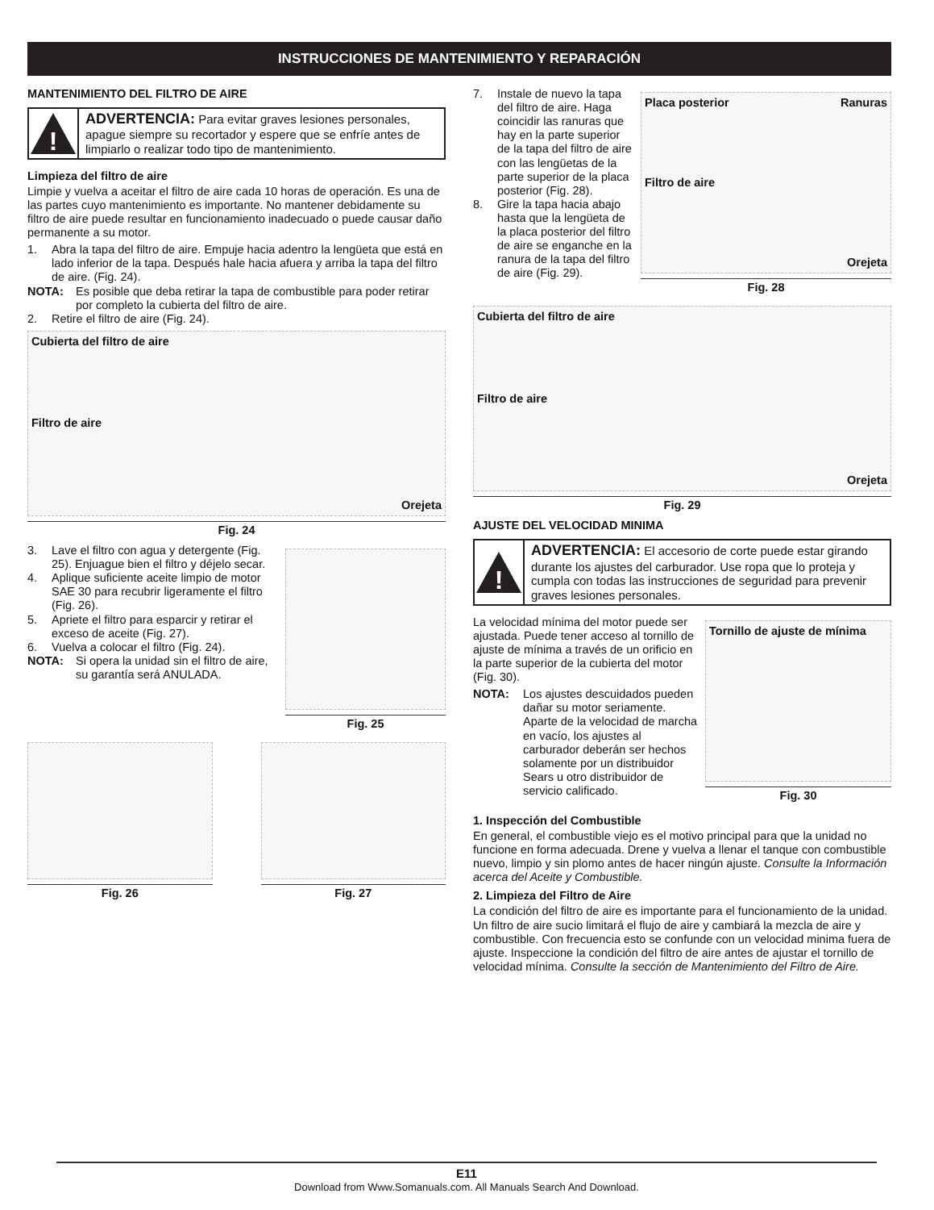INSTRUCCIONES DE MANTENIMIENTO Y REPARACIÓN
MANTENIMIENTO DEL FILTRO DE AIRE
!
ADVERTENCIA: Para evitar graves lesiones personales, apague siempre su recortador y espere que se enfríe antes de limpiarlo o realizar todo tipo de mantenimiento.
Limpieza del filtro de aire
Limpie y vuelva a aceitar el filtro de aire cada 10 horas de operación. Es una de las partes cuyo mantenimiento es importante. No mantener debidamente su filtro de aire puede resultar en funcionamiento inadecuado o puede causar daño permanente a su motor.
1. Abra la tapa del filtro de aire. Empuje hacia adentro la lengüeta que está en lado inferior de la tapa. Después hale hacia afuera y arriba la tapa del filtro de aire. (Fig. 24).
NOTA: Es posible que deba retirar la tapa de combustible para poder retirar por completo la cubierta del filtro de aire.
2. Retire el filtro de aire (Fig. 24).
Cubierta del filtro de aire
Filtro de aire
Orejeta
Fig. 24
3. Lave el filtro con agua y detergente (Fig. 25). Enjuague bien el filtro y déjelo secar.
4. Aplique suficiente aceite limpio de motor SAE 30 para recubrir ligeramente el filtro (Fig. 26).
5. Apriete el filtro para esparcir y retirar el exceso de aceite (Fig. 27).
6. Vuelva a colocar el filtro (Fig. 24).
NOTA: Si opera la unidad sin el filtro de aire, su garantía será ANULADA.
Fig. 25
Fig. 26 Fig. 27
7. Instale de nuevo la tapa del filtro de aire. Haga coincidir las ranuras que hay en la parte superior de la tapa del filtro de aire con las lengüetas de la parte superior de la placa posterior (Fig. 28).
8. Gire la tapa hacia abajo hasta que la lengüeta de la placa posterior del filtro de aire se enganche en la ranura de la tapa del filtro de aire (Fig. 29).
Placa posterior Ranuras
Filtro de aire
Orejeta
Fig. 28
Cubierta del filtro de aire
Filtro de aire
Orejeta
Fig. 29
AJUSTE DEL VELOCIDAD MINIMA
!
ADVERTENCIA: El accesorio de corte puede estar girando durante los ajustes del carburador. Use ropa que lo proteja y cumpla con todas las instrucciones de seguridad para prevenir graves lesiones personales.
La velocidad mínima del motor puede ser ajustada. Puede tener acceso al tornillo de ajuste de mínima a través de un orificio en la parte superior de la cubierta del motor (Fig. 30).
NOTA: Los ajustes descuidados pueden dañar su motor seriamente. Aparte de la velocidad de marcha en vacío, los ajustes al carburador deberán ser hechos solamente por un distribuidor Sears u otro distribuidor de servicio calificado.
Tornillo de ajuste de mínima
Fig. 30
1. Inspección del Combustible
En general, el combustible viejo es el motivo principal para que la unidad no funcione en forma adecuada. Drene y vuelva a llenar el tanque con combustible nuevo, limpio y sin plomo antes de hacer ningún ajuste. Consulte la Información acerca del Aceite y Combustible.
2. Limpieza del Filtro de Aire
La condición del filtro de aire es importante para el funcionamiento de la unidad. Un filtro de aire sucio limitará el flujo de aire y cambiará la mezcla de aire y combustible. Con frecuencia esto se confunde con un velocidad minima fuera de ajuste. Inspeccione la condición del filtro de aire antes de ajustar el tornillo de velocidad mínima. Consulte la sección de Mantenimiento del Filtro de Aire.
E11
Download from Www.Somanuals.com. All Manuals Search And Download.